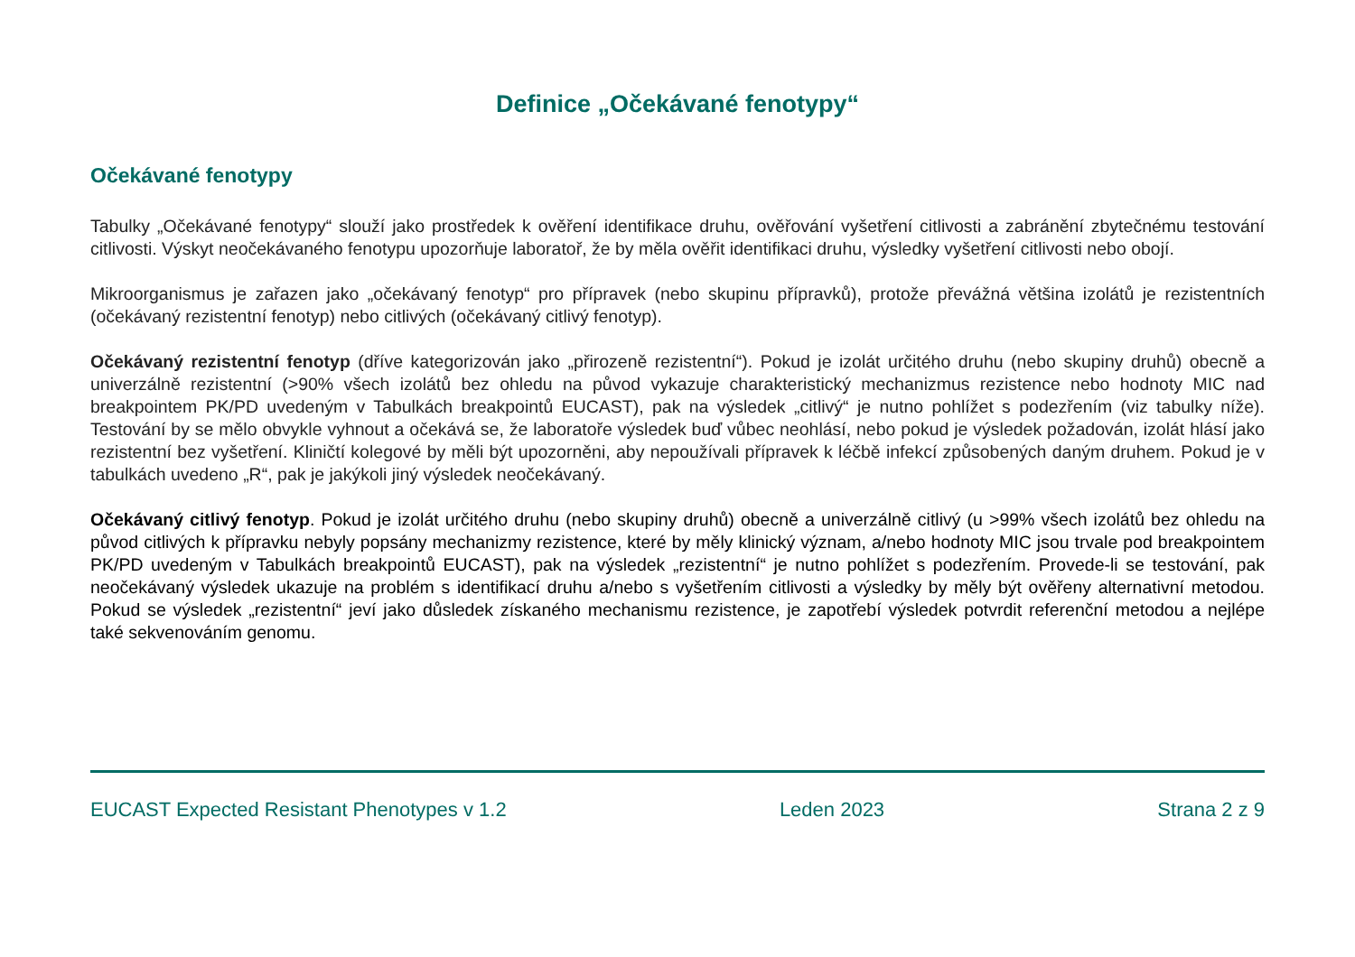Definice „Očekávané fenotypy“
Očekávané fenotypy
Tabulky „Očekávané fenotypy“ slouží jako prostředek k ověření identifikace druhu, ověřování vyšetření citlivosti a zabránění zbytečnému testování citlivosti. Výskyt neočekávaného fenotypu upozorňuje laboratoř, že by měla ověřit identifikaci druhu, výsledky vyšetření citlivosti nebo obojí.
Mikroorganismus je zařazen jako „očekávaný fenotyp“ pro přípravek (nebo skupinu přípravků), protože převážná většina izolátů je rezistentních (očekávaný rezistentní fenotyp) nebo citlivých (očekávaný citlivý fenotyp).
Očekávaný rezistentní fenotyp (dříve kategorizován jako „přirozeně rezistentní“). Pokud je izolát určitého druhu (nebo skupiny druhů) obecně a univerzálně rezistentní (>90% všech izolátů bez ohledu na původ vykazuje charakteristický mechanizmus rezistence nebo hodnoty MIC nad breakpointem PK/PD uvedeným v Tabulkách breakpointů EUCAST), pak na výsledek „citlivý“ je nutno pohlížet s podezřením (viz tabulky níže). Testování by se mělo obvykle vyhnout a očekává se, že laboratoře výsledek buď vůbec neohlásí, nebo pokud je výsledek požadován, izolát hlásí jako rezistentní bez vyšetření. Kliničtí kolegové by měli být upozorněni, aby nepoužívali přípravek k léčbě infekcí způsobených daným druhem. Pokud je v tabulkách uvedeno „R“, pak je jakýkoli jiný výsledek neočekávaný.
Očekávaný citlivý fenotyp. Pokud je izolát určitého druhu (nebo skupiny druhů) obecně a univerzálně citlivý (u >99% všech izolátů bez ohledu na původ citlivých k přípravku nebyly popsány mechanizmy rezistence, které by měly klinický význam, a/nebo hodnoty MIC jsou trvale pod breakpointem PK/PD uvedeným v Tabulkách breakpointů EUCAST), pak na výsledek „rezistentní“ je nutno pohlížet s podezřením. Provede-li se testování, pak neočekávaný výsledek ukazuje na problém s identifikací druhu a/nebo s vyšetřením citlivosti a výsledky by měly být ověřeny alternativní metodou. Pokud se výsledek „rezistentní“ jeví jako důsledek získaného mechanismu rezistence, je zapotřebí výsledek potvrdit referenční metodou a nejlépe také sekvenováním genomu.
EUCAST Expected Resistant Phenotypes v 1.2 Leden 2023 Strana 2 z 9